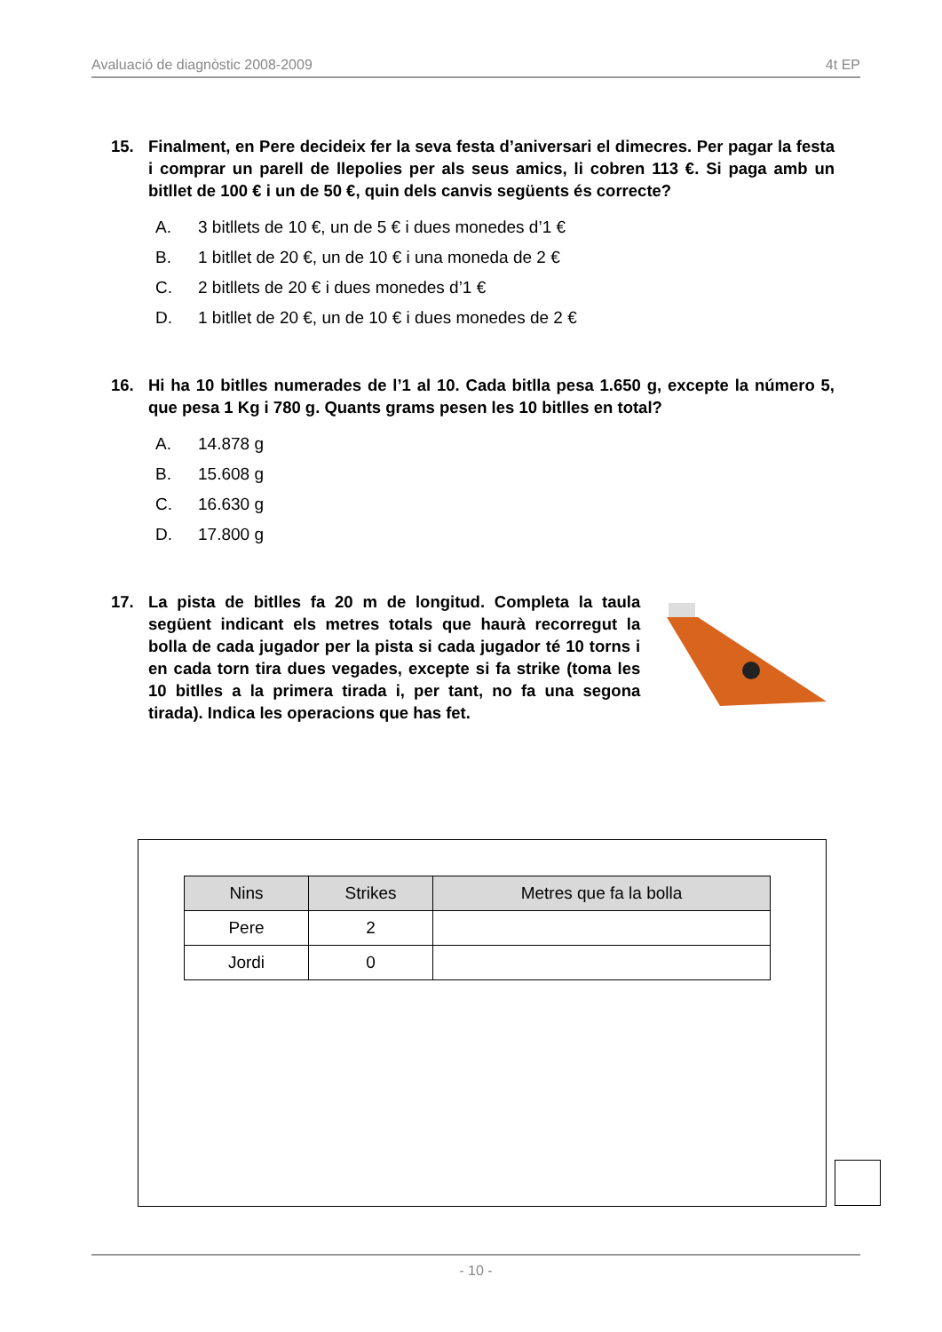Avaluació de diagnòstic 2008-2009 4t EP
15. Finalment, en Pere decideix fer la seva festa d’aniversari el dimecres. Per pagar la festa i comprar un parell de llepolies per als seus amics, li cobren 113 €. Si paga amb un bitllet de 100 € i un de 50 €, quin dels canvis següents és correcte?
A. 3 bitllets de 10 €, un de 5 € i dues monedes d’1 €
B. 1 bitllet de 20 €, un de 10 € i una moneda de 2 €
C. 2 bitllets de 20 € i dues monedes d’1 €
D. 1 bitllet de 20 €, un de 10 € i dues monedes de 2 €
16. Hi ha 10 bitlles numerades de l’1 al 10. Cada bitlla pesa 1.650 g, excepte la número 5, que pesa 1 Kg i 780 g. Quants grams pesen les 10 bitlles en total?
A. 14.878 g
B. 15.608 g
C. 16.630 g
D. 17.800 g
17. La pista de bitlles fa 20 m de longitud. Completa la taula següent indicant els metres totals que haurà recorregut la bolla de cada jugador per la pista si cada jugador té 10 torns i en cada torn tira dues vegades, excepte si fa strike (toma les 10 bitlles a la primera tirada i, per tant, no fa una segona tirada). Indica les operacions que has fet.
| Nins | Strikes | Metres que fa la bolla |
| --- | --- | --- |
| Pere | 2 | |
| Jordi | 0 | |
- 10 -